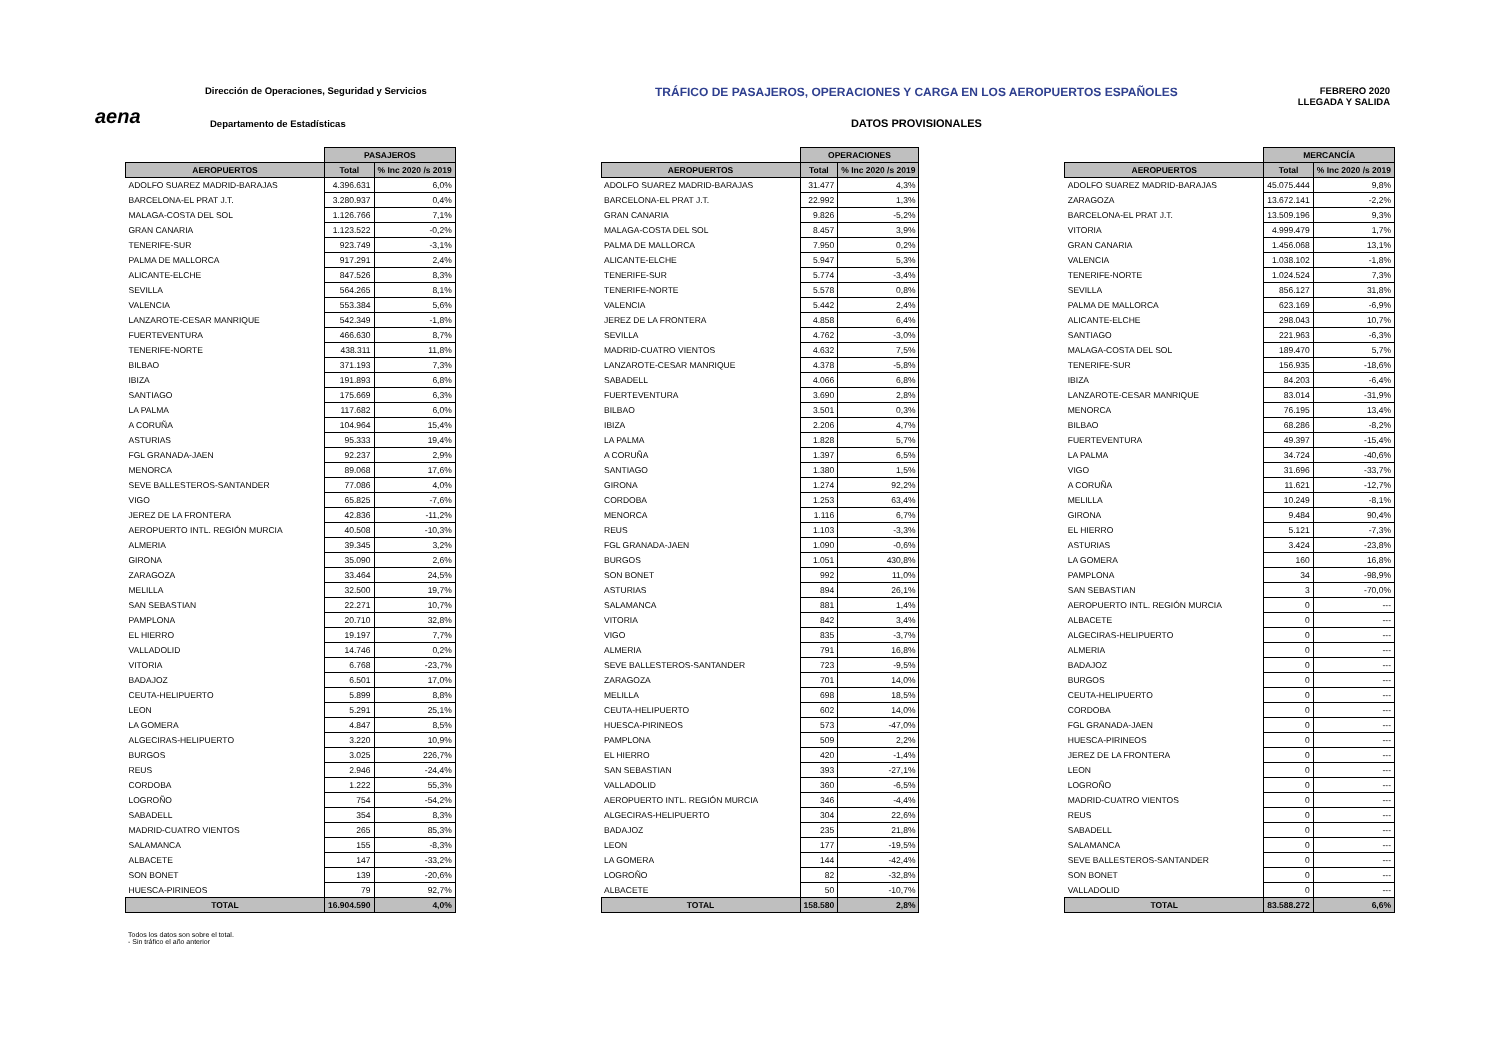aena
Dirección de Operaciones, Seguridad y Servicios
Departamento de Estadísticas
TRÁFICO DE PASAJEROS, OPERACIONES Y CARGA EN LOS AEROPUERTOS ESPAÑOLES
DATOS PROVISIONALES
FEBRERO 2020
LLEGADA Y SALIDA
| | PASAJEROS | |
| --- | --- | --- |
| AEROPUERTOS | Total | % Inc 2020 /s 2019 |
| ADOLFO SUAREZ MADRID-BARAJAS | 4.396.631 | 6,0% |
| BARCELONA-EL PRAT J.T. | 3.280.937 | 0,4% |
| MALAGA-COSTA DEL SOL | 1.126.766 | 7,1% |
| GRAN CANARIA | 1.123.522 | -0,2% |
| TENERIFE-SUR | 923.749 | -3,1% |
| PALMA DE MALLORCA | 917.291 | 2,4% |
| ALICANTE-ELCHE | 847.526 | 8,3% |
| SEVILLA | 564.265 | 8,1% |
| VALENCIA | 553.384 | 5,6% |
| LANZAROTE-CESAR MANRIQUE | 542.349 | -1,8% |
| FUERTEVENTURA | 466.630 | 8,7% |
| TENERIFE-NORTE | 438.311 | 11,8% |
| BILBAO | 371.193 | 7,3% |
| IBIZA | 191.893 | 6,8% |
| SANTIAGO | 175.669 | 6,3% |
| LA PALMA | 117.682 | 6,0% |
| A CORUÑA | 104.964 | 15,4% |
| ASTURIAS | 95.333 | 19,4% |
| FGL GRANADA-JAEN | 92.237 | 2,9% |
| MENORCA | 89.068 | 17,6% |
| SEVE BALLESTEROS-SANTANDER | 77.086 | 4,0% |
| VIGO | 65.825 | -7,6% |
| JEREZ DE LA FRONTERA | 42.836 | -11,2% |
| AEROPUERTO INTL. REGIÓN MURCIA | 40.508 | -10,3% |
| ALMERIA | 39.345 | 3,2% |
| GIRONA | 35.090 | 2,6% |
| ZARAGOZA | 33.464 | 24,5% |
| MELILLA | 32.500 | 19,7% |
| SAN SEBASTIAN | 22.271 | 10,7% |
| PAMPLONA | 20.710 | 32,8% |
| EL HIERRO | 19.197 | 7,7% |
| VALLADOLID | 14.746 | 0,2% |
| VITORIA | 6.768 | -23,7% |
| BADAJOZ | 6.501 | 17,0% |
| CEUTA-HELIPUERTO | 5.899 | 8,8% |
| LEON | 5.291 | 25,1% |
| LA GOMERA | 4.847 | 8,5% |
| ALGECIRAS-HELIPUERTO | 3.220 | 10,9% |
| BURGOS | 3.025 | 226,7% |
| REUS | 2.946 | -24,4% |
| CORDOBA | 1.222 | 55,3% |
| LOGROÑO | 754 | -54,2% |
| SABADELL | 354 | 8,3% |
| MADRID-CUATRO VIENTOS | 265 | 85,3% |
| SALAMANCA | 155 | -8,3% |
| ALBACETE | 147 | -33,2% |
| SON BONET | 139 | -20,6% |
| HUESCA-PIRINEOS | 79 | 92,7% |
| TOTAL | 16.904.590 | 4,0% |
| | OPERACIONES | |
| --- | --- | --- |
| AEROPUERTOS | Total | % Inc 2020 /s 2019 |
| ADOLFO SUAREZ MADRID-BARAJAS | 31.477 | 4,3% |
| BARCELONA-EL PRAT J.T. | 22.992 | 1,3% |
| GRAN CANARIA | 9.826 | -5,2% |
| MALAGA-COSTA DEL SOL | 8.457 | 3,9% |
| PALMA DE MALLORCA | 7.950 | 0,2% |
| ALICANTE-ELCHE | 5.947 | 5,3% |
| TENERIFE-SUR | 5.774 | -3,4% |
| TENERIFE-NORTE | 5.578 | 0,8% |
| VALENCIA | 5.442 | 2,4% |
| JEREZ DE LA FRONTERA | 4.858 | 6,4% |
| SEVILLA | 4.762 | -3,0% |
| MADRID-CUATRO VIENTOS | 4.632 | 7,5% |
| LANZAROTE-CESAR MANRIQUE | 4.378 | -5,8% |
| SABADELL | 4.066 | 6,8% |
| FUERTEVENTURA | 3.690 | 2,8% |
| BILBAO | 3.501 | 0,3% |
| IBIZA | 2.206 | 4,7% |
| LA PALMA | 1.828 | 5,7% |
| A CORUÑA | 1.397 | 6,5% |
| SANTIAGO | 1.380 | 1,5% |
| GIRONA | 1.274 | 92,2% |
| CORDOBA | 1.253 | 63,4% |
| MENORCA | 1.116 | 6,7% |
| REUS | 1.103 | -3,3% |
| FGL GRANADA-JAEN | 1.090 | -0,6% |
| BURGOS | 1.051 | 430,8% |
| SON BONET | 992 | 11,0% |
| ASTURIAS | 894 | 26,1% |
| SALAMANCA | 881 | 1,4% |
| VITORIA | 842 | 3,4% |
| VIGO | 835 | -3,7% |
| ALMERIA | 791 | 16,8% |
| SEVE BALLESTEROS-SANTANDER | 723 | -9,5% |
| ZARAGOZA | 701 | 14,0% |
| MELILLA | 698 | 18,5% |
| CEUTA-HELIPUERTO | 602 | 14,0% |
| HUESCA-PIRINEOS | 573 | -47,0% |
| PAMPLONA | 509 | 2,2% |
| EL HIERRO | 420 | -1,4% |
| SAN SEBASTIAN | 393 | -27,1% |
| VALLADOLID | 360 | -6,5% |
| AEROPUERTO INTL. REGIÓN MURCIA | 346 | -4,4% |
| ALGECIRAS-HELIPUERTO | 304 | 22,6% |
| BADAJOZ | 235 | 21,8% |
| LEON | 177 | -19,5% |
| LA GOMERA | 144 | -42,4% |
| LOGROÑO | 82 | -32,8% |
| ALBACETE | 50 | -10,7% |
| TOTAL | 158.580 | 2,8% |
| | MERCANCÍA | |
| --- | --- | --- |
| AEROPUERTOS | Total | % Inc 2020 /s 2019 |
| ADOLFO SUAREZ MADRID-BARAJAS | 45.075.444 | 9,8% |
| ZARAGOZA | 13.672.141 | -2,2% |
| BARCELONA-EL PRAT J.T. | 13.509.196 | 9,3% |
| VITORIA | 4.999.479 | 1,7% |
| GRAN CANARIA | 1.456.068 | 13,1% |
| VALENCIA | 1.038.102 | -1,8% |
| TENERIFE-NORTE | 1.024.524 | 7,3% |
| SEVILLA | 856.127 | 31,8% |
| PALMA DE MALLORCA | 623.169 | -6,9% |
| ALICANTE-ELCHE | 298.043 | 10,7% |
| SANTIAGO | 221.963 | -6,3% |
| MALAGA-COSTA DEL SOL | 189.470 | 5,7% |
| TENERIFE-SUR | 156.935 | -18,6% |
| IBIZA | 84.203 | -6,4% |
| LANZAROTE-CESAR MANRIQUE | 83.014 | -31,9% |
| MENORCA | 76.195 | 13,4% |
| BILBAO | 68.286 | -8,2% |
| FUERTEVENTURA | 49.397 | -15,4% |
| LA PALMA | 34.724 | -40,6% |
| VIGO | 31.696 | -33,7% |
| A CORUÑA | 11.621 | -12,7% |
| MELILLA | 10.249 | -8,1% |
| GIRONA | 9.484 | 90,4% |
| EL HIERRO | 5.121 | -7,3% |
| ASTURIAS | 3.424 | -23,8% |
| LA GOMERA | 160 | 16,8% |
| PAMPLONA | 34 | -98,9% |
| SAN SEBASTIAN | 3 | -70,0% |
| AEROPUERTO INTL. REGIÓN MURCIA | 0 | --- |
| ALBACETE | 0 | --- |
| ALGECIRAS-HELIPUERTO | 0 | --- |
| ALMERIA | 0 | --- |
| BADAJOZ | 0 | --- |
| BURGOS | 0 | --- |
| CEUTA-HELIPUERTO | 0 | --- |
| CORDOBA | 0 | --- |
| FGL GRANADA-JAEN | 0 | --- |
| HUESCA-PIRINEOS | 0 | --- |
| JEREZ DE LA FRONTERA | 0 | --- |
| LEON | 0 | --- |
| LOGROÑO | 0 | --- |
| MADRID-CUATRO VIENTOS | 0 | --- |
| REUS | 0 | --- |
| SABADELL | 0 | --- |
| SALAMANCA | 0 | --- |
| SEVE BALLESTEROS-SANTANDER | 0 | --- |
| SON BONET | 0 | --- |
| VALLADOLID | 0 | --- |
| TOTAL | 83.588.272 | 6,6% |
Todos los datos son sobre el total.
- Sin tráfico el año anterior